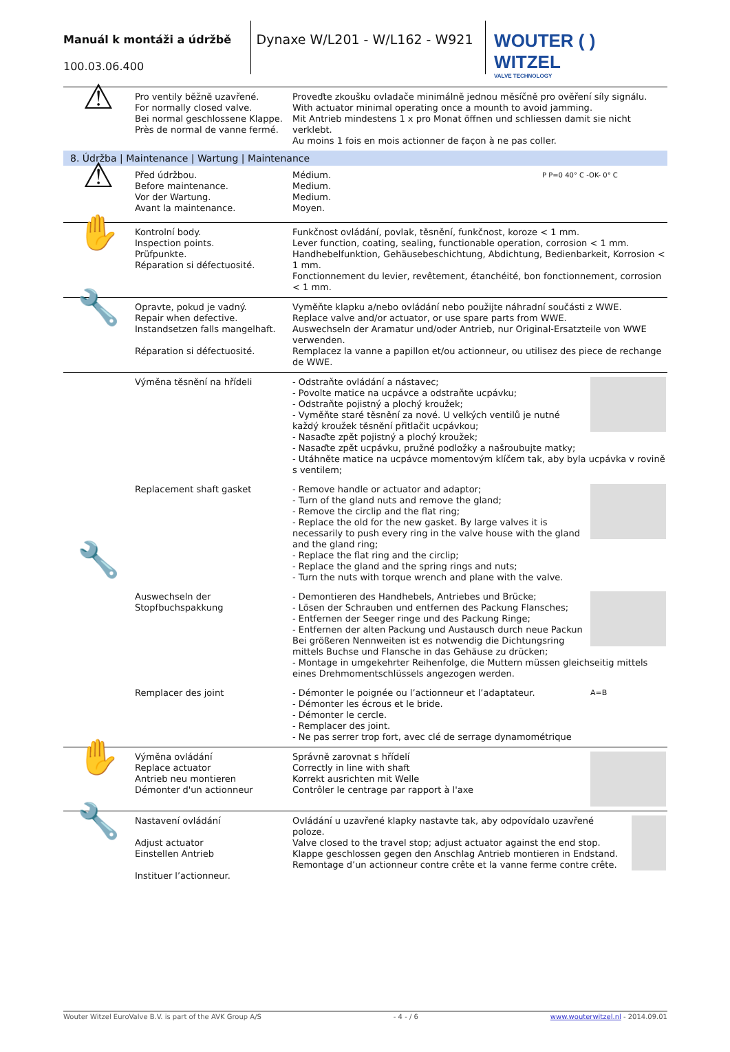Manuál k montáži a údržbě
100.03.06.400
Dynaxe W/L201 - W/L162 - W921
WOUTER ( ) WITZEL
VALVE TECHNOLOGY
| ⚠ | Pro ventily běžně uzavřené. For normally closed valve. Bei normal geschlossene Klappe. Près de normal de vanne fermé. | Proveďte zkoušku ovladače minimálně jednou měsíčně pro ověření síly signálu. With actuator minimal operating once a mounth to avoid jamming. Mit Antrieb mindestens 1 x pro Monat öffnen und schliessen damit sie nicht verklebt. Au moins 1 fois en mois actionner de façon à ne pas coller. |
| 8. Údržba / Maintenance / Wartung / Maintenance | | |
| ⚠ | Před údržbou. Before maintenance. Vor der Wartung. Avant la maintenance. | P P=0 40° C -OK- 0° C Médium. Medium. Medium. Moyen. |
| ✋ | Kontrolní body. Inspection points. Prüfpunkte. Réparation si défectuosité. | Funkčnost ovládání, povlak, těsnění, funkčnost, koroze < 1 mm. Lever function, coating, sealing, functionable operation, corrosion < 1 mm. Handhebelfunktion, Gehäusebeschichtung, Abdichtung, Bedienbarkeit, Korrosion < 1 mm. Fonctionnement du levier, revêtement, étanchéité, bon fonctionnement, corrosion < 1 mm. |
| 🔧 | Opravte, pokud je vadný. Repair when defective. Instandsetzen falls mangelhaft. Réparation si défectuosité. | Vyměňte klapku a/nebo ovládání nebo použijte náhradní součásti z WWE. Replace valve and/or actuator, or use spare parts from WWE. Auswechseln der Aramatur und/oder Antrieb, nur Original-Ersatzteile von WWE verwenden. Remplacez la vanne a papillon et/ou actionneur, ou utilisez des piece de rechange de WWE. |
| 🔧 | Výměna těsnění na hřídeli | - Odstraňte ovládání a nástavec; - Povolte matice na ucpávce a odstraňte ucpávku; - Odstraňte pojistný a plochý kroužek; - Vyměňte staré těsnění za nové. U velkých ventilů je nutné každý kroužek těsnění přitlačit ucpávkou; - Nasaďte zpět pojistný a plochý kroužek; - Nasaďte zpět ucpávku, pružné podložky a našroubujte matky; - Utáhněte matice na ucpávce momentovým klíčem tak, aby byla ucpávka v rovině s ventilem; |
| | Replacement shaft gasket | - Remove handle or actuator and adaptor; - Turn of the gland nuts and remove the gland; - Remove the circlip and the flat ring; - Replace the old for the new gasket. By large valves it is necessarily to push every ring in the valve house with the gland and the gland ring; - Replace the flat ring and the circlip; - Replace the gland and the spring rings and nuts; - Turn the nuts with torque wrench and plane with the valve. |
| | Auswechseln der Stopfbuchspakkung | - Demontieren des Handhebels, Antriebes und Brücke; - Lösen der Schrauben und entfernen des Packung Flansches; - Entfernen der Seeger ringe und des Packung Ringe; - Entfernen der alten Packung und Austausch durch neue Packun Bei größeren Nennweiten ist es notwendig die Dichtungsring mittels Buchse und Flansche in das Gehäuse zu drücken; - Montage in umgekehrter Reihenfolge, die Muttern müssen gleichseitig mittels eines Drehmomentschlüssels angezogen werden. |
| | Remplacer des joint | A=B - Démonter le poignée ou l’actionneur et l’adaptateur. - Démonter les écrous et le bride. - Démonter le cercle. - Remplacer des joint. - Ne pas serrer trop fort, avec clé de serrage dynamométrique |
| ✋ | Výměna ovládání Replace actuator Antrieb neu montieren Démonter d'un actionneur | Správně zarovnat s hřídelí Correctly in line with shaft Korrekt ausrichten mit Welle Contrôler le centrage par rapport à l'axe |
| 🔧 | Nastavení ovládání Adjust actuator Einstellen Antrieb Instituer l’actionneur. | Ovládání u uzavřené klapky nastavte tak, aby odpovídalo uzavřené poloze. Valve closed to the travel stop; adjust actuator against the end stop. Klappe geschlossen gegen den Anschlag Antrieb montieren in Endstand. Remontage d’un actionneur contre crête et la vanne ferme contre crête. |
Wouter Witzel EuroValve B.V. is part of the AVK Group A/S - 4 - / 6 www.wouterwitzel.nl - 2014.09.01